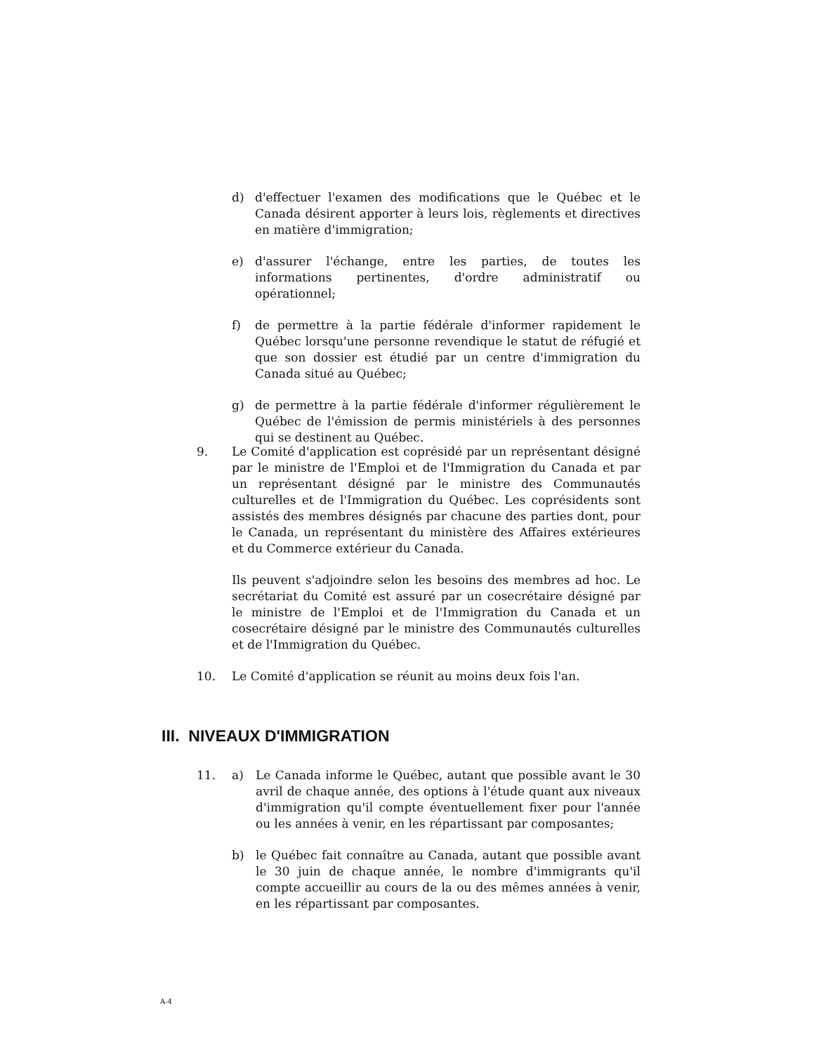d) d'effectuer l'examen des modifications que le Québec et le Canada désirent apporter à leurs lois, règlements et directives en matière d'immigration;
e) d'assurer l'échange, entre les parties, de toutes les informations pertinentes, d'ordre administratif ou opérationnel;
f) de permettre à la partie fédérale d'informer rapidement le Québec lorsqu'une personne revendique le statut de réfugié et que son dossier est étudié par un centre d'immigration du Canada situé au Québec;
g) de permettre à la partie fédérale d'informer régulièrement le Québec de l'émission de permis ministériels à des personnes qui se destinent au Québec.
9. Le Comité d'application est coprésidé par un représentant désigné par le ministre de l'Emploi et de l'Immigration du Canada et par un représentant désigné par le ministre des Communautés culturelles et de l'Immigration du Québec. Les coprésidents sont assistés des membres désignés par chacune des parties dont, pour le Canada, un représentant du ministère des Affaires extérieures et du Commerce extérieur du Canada.
Ils peuvent s'adjoindre selon les besoins des membres ad hoc. Le secrétariat du Comité est assuré par un cosecrétaire désigné par le ministre de l'Emploi et de l'Immigration du Canada et un cosecrétaire désigné par le ministre des Communautés culturelles et de l'Immigration du Québec.
10. Le Comité d'application se réunit au moins deux fois l'an.
III. NIVEAUX D'IMMIGRATION
11. a) Le Canada informe le Québec, autant que possible avant le 30 avril de chaque année, des options à l'étude quant aux niveaux d'immigration qu'il compte éventuellement fixer pour l'année ou les années à venir, en les répartissant par composantes;
b) le Québec fait connaître au Canada, autant que possible avant le 30 juin de chaque année, le nombre d'immigrants qu'il compte accueillir au cours de la ou des mêmes années à venir, en les répartissant par composantes.
A-4